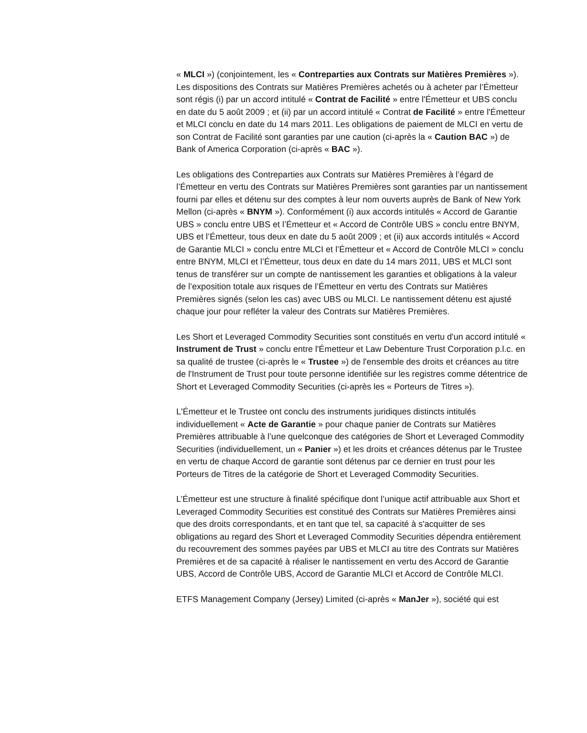« MLCI ») (conjointement, les « Contreparties aux Contrats sur Matières Premières »). Les dispositions des Contrats sur Matières Premières achetés ou à acheter par l’Émetteur sont régis (i) par un accord intitulé « Contrat de Facilité » entre l'Émetteur et UBS conclu en date du 5 août 2009 ; et (ii) par un accord intitulé « Contrat de Facilité » entre l'Émetteur et MLCI conclu en date du 14 mars 2011. Les obligations de paiement de MLCI en vertu de son Contrat de Facilité sont garanties par une caution (ci-après la « Caution BAC ») de Bank of America Corporation (ci-après « BAC »).
Les obligations des Contreparties aux Contrats sur Matières Premières à l’égard de l’Émetteur en vertu des Contrats sur Matières Premières sont garanties par un nantissement fourni par elles et détenu sur des comptes à leur nom ouverts auprès de Bank of New York Mellon (ci-après « BNYM »). Conformément (i) aux accords intitulés « Accord de Garantie UBS » conclu entre UBS et l’Émetteur et « Accord de Contrôle UBS » conclu entre BNYM, UBS et l’Émetteur, tous deux en date du 5 août 2009 ; et (ii) aux accords intitulés « Accord de Garantie MLCI » conclu entre MLCI et l’Émetteur et « Accord de Contrôle MLCI » conclu entre BNYM, MLCI et l’Émetteur, tous deux en date du 14 mars 2011, UBS et MLCI sont tenus de transférer sur un compte de nantissement les garanties et obligations à la valeur de l’exposition totale aux risques de l’Émetteur en vertu des Contrats sur Matières Premières signés (selon les cas) avec UBS ou MLCI. Le nantissement détenu est ajusté chaque jour pour refléter la valeur des Contrats sur Matières Premières.
Les Short et Leveraged Commodity Securities sont constitués en vertu d'un accord intitulé « Instrument de Trust » conclu entre l'Émetteur et Law Debenture Trust Corporation p.l.c. en sa qualité de trustee (ci-après le « Trustee ») de l'ensemble des droits et créances au titre de l'Instrument de Trust pour toute personne identifiée sur les registres comme détentrice de Short et Leveraged Commodity Securities (ci-après les « Porteurs de Titres »).
L'Émetteur et le Trustee ont conclu des instruments juridiques distincts intitulés individuellement « Acte de Garantie » pour chaque panier de Contrats sur Matières Premières attribuable à l’une quelconque des catégories de Short et Leveraged Commodity Securities (individuellement, un « Panier ») et les droits et créances détenus par le Trustee en vertu de chaque Accord de garantie sont détenus par ce dernier en trust pour les Porteurs de Titres de la catégorie de Short et Leveraged Commodity Securities.
L’Émetteur est une structure à finalité spécifique dont l’unique actif attribuable aux Short et Leveraged Commodity Securities est constitué des Contrats sur Matières Premières ainsi que des droits correspondants, et en tant que tel, sa capacité à s'acquitter de ses obligations au regard des Short et Leveraged Commodity Securities dépendra entièrement du recouvrement des sommes payées par UBS et MLCI au titre des Contrats sur Matières Premières et de sa capacité à réaliser le nantissement en vertu des Accord de Garantie UBS, Accord de Contrôle UBS, Accord de Garantie MLCI et Accord de Contrôle MLCI.
ETFS Management Company (Jersey) Limited (ci-après « ManJer »), société qui est